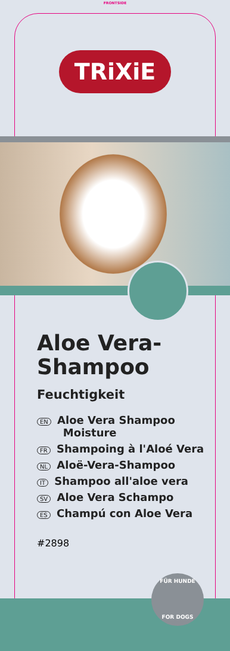FRONTSIDE
TRiXiE
Aloe Vera-
Shampoo
Feuchtigkeit
EN Aloe Vera Shampoo
Moisture
FR Shampoing à l'Aloé Vera
NL Aloë-Vera-Shampoo
IT Shampoo all'aloe vera
SV Aloe Vera Schampo
ES Champú con Aloe Vera
#2898
FÜR HUNDE
FOR DOGS